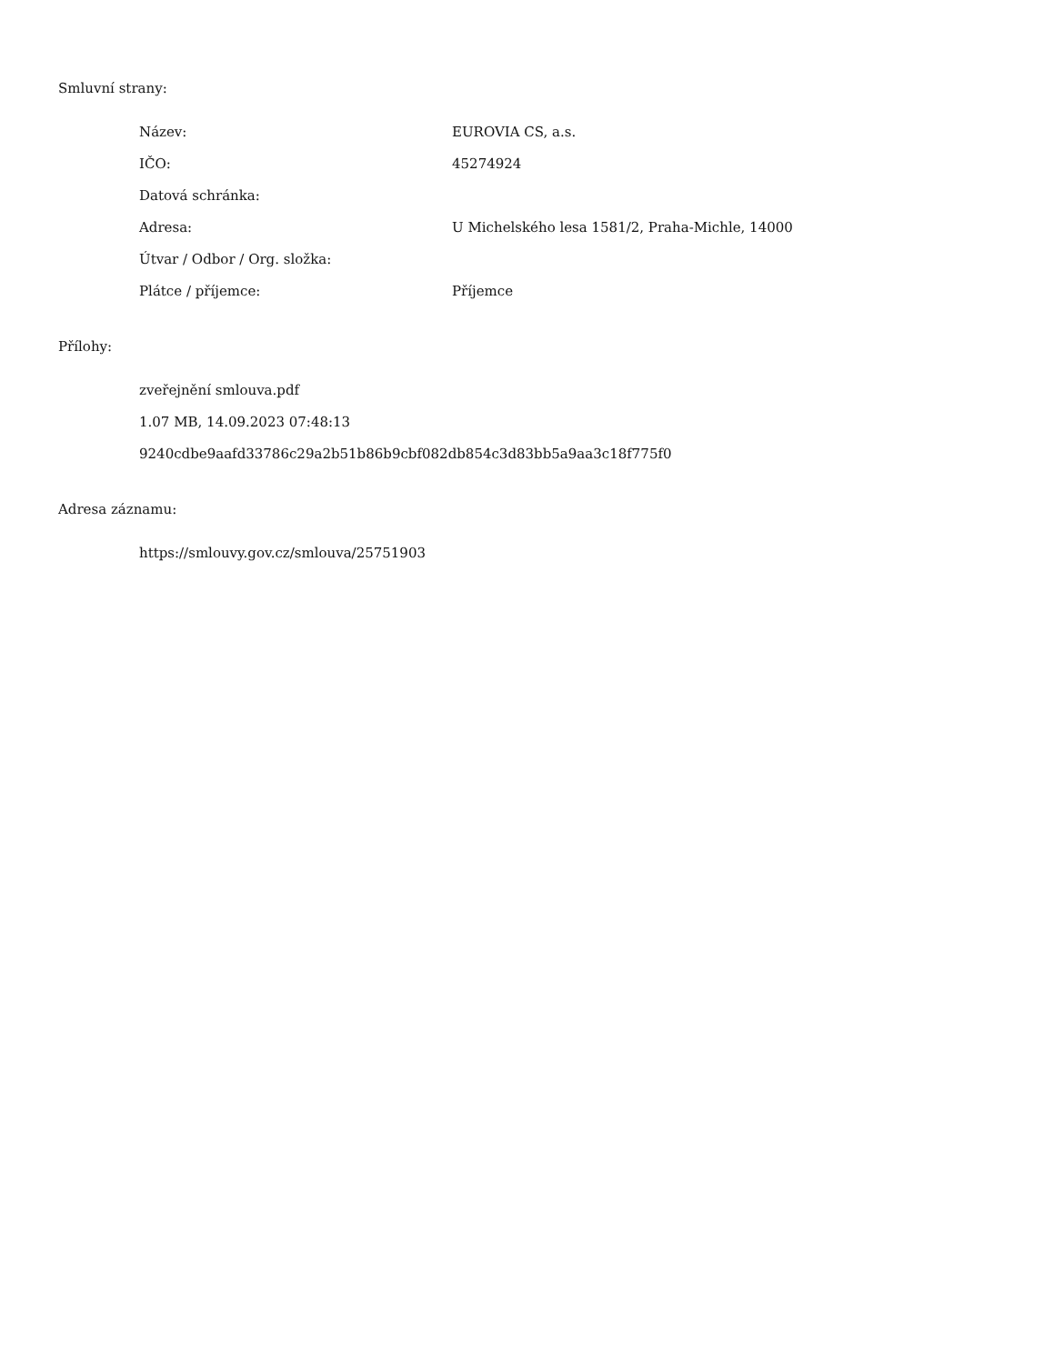Smluvní strany:
| Název: | EUROVIA CS, a.s. |
| IČO: | 45274924 |
| Datová schránka: | |
| Adresa: | U Michelského lesa 1581/2, Praha-Michle, 14000 |
| Útvar / Odbor / Org. složka: | |
| Plátce / příjemce: | Příjemce |
Přílohy:
zveřejnění smlouva.pdf
1.07 MB, 14.09.2023 07:48:13
9240cdbe9aafd33786c29a2b51b86b9cbf082db854c3d83bb5a9aa3c18f775f0
Adresa záznamu:
https://smlouvy.gov.cz/smlouva/25751903